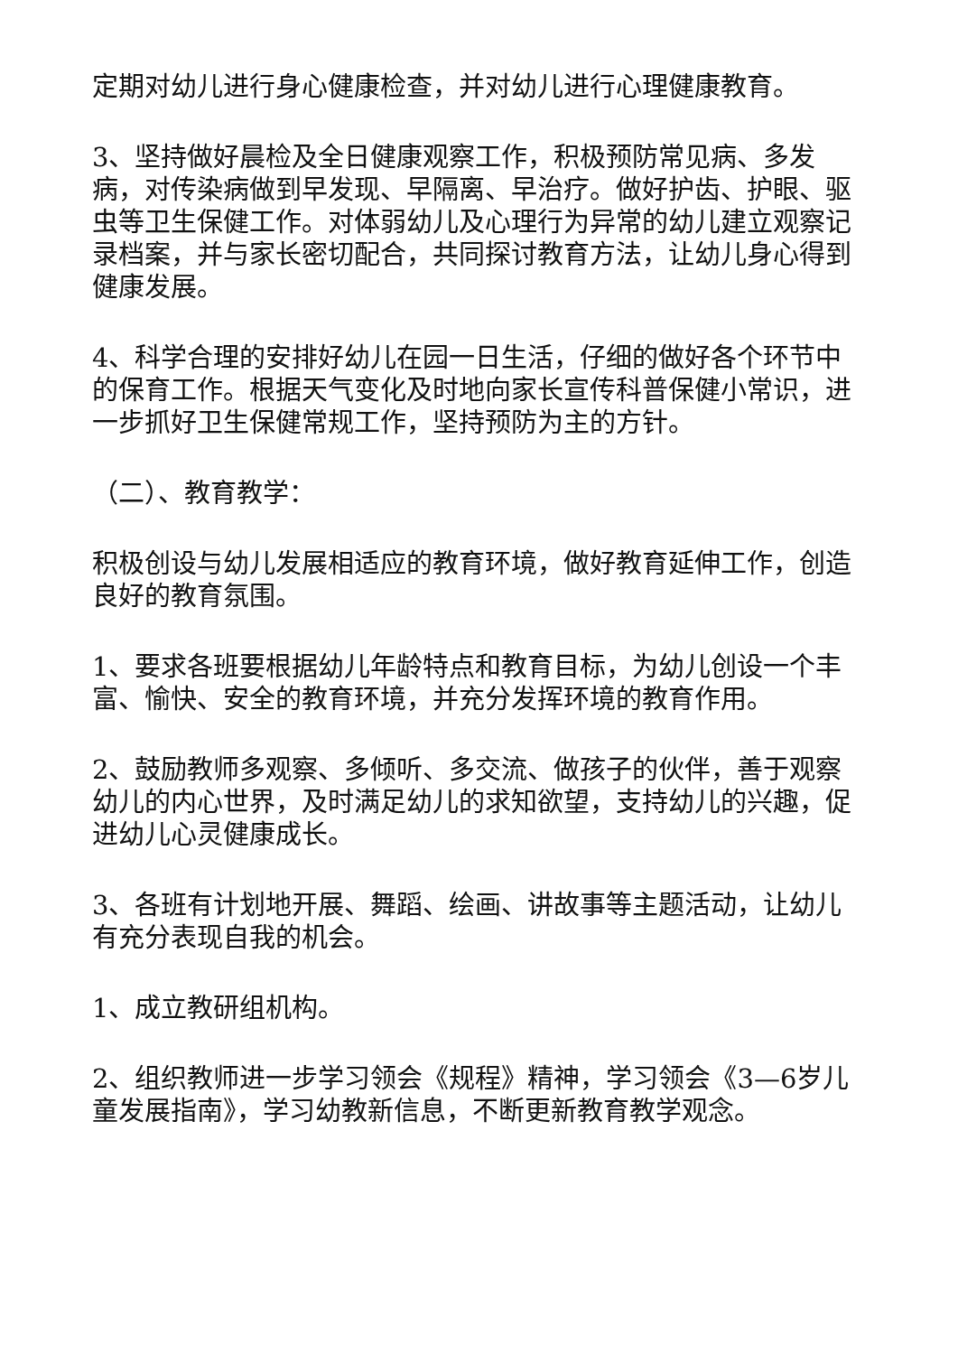定期对幼儿进行身心健康检查，并对幼儿进行心理健康教育。
3、坚持做好晨检及全日健康观察工作，积极预防常见病、多发病，对传染病做到早发现、早隔离、早治疗。做好护齿、护眼、驱虫等卫生保健工作。对体弱幼儿及心理行为异常的幼儿建立观察记录档案，并与家长密切配合，共同探讨教育方法，让幼儿身心得到健康发展。
4、科学合理的安排好幼儿在园一日生活，仔细的做好各个环节中的保育工作。根据天气变化及时地向家长宣传科普保健小常识，进一步抓好卫生保健常规工作，坚持预防为主的方针。
（二）、教育教学：
积极创设与幼儿发展相适应的教育环境，做好教育延伸工作，创造良好的教育氛围。
1、要求各班要根据幼儿年龄特点和教育目标，为幼儿创设一个丰富、愉快、安全的教育环境，并充分发挥环境的教育作用。
2、鼓励教师多观察、多倾听、多交流、做孩子的伙伴，善于观察幼儿的内心世界，及时满足幼儿的求知欲望，支持幼儿的兴趣，促进幼儿心灵健康成长。
3、各班有计划地开展、舞蹈、绘画、讲故事等主题活动，让幼儿有充分表现自我的机会。
1、成立教研组机构。
2、组织教师进一步学习领会《规程》精神，学习领会《3—6岁儿童发展指南》，学习幼教新信息，不断更新教育教学观念。